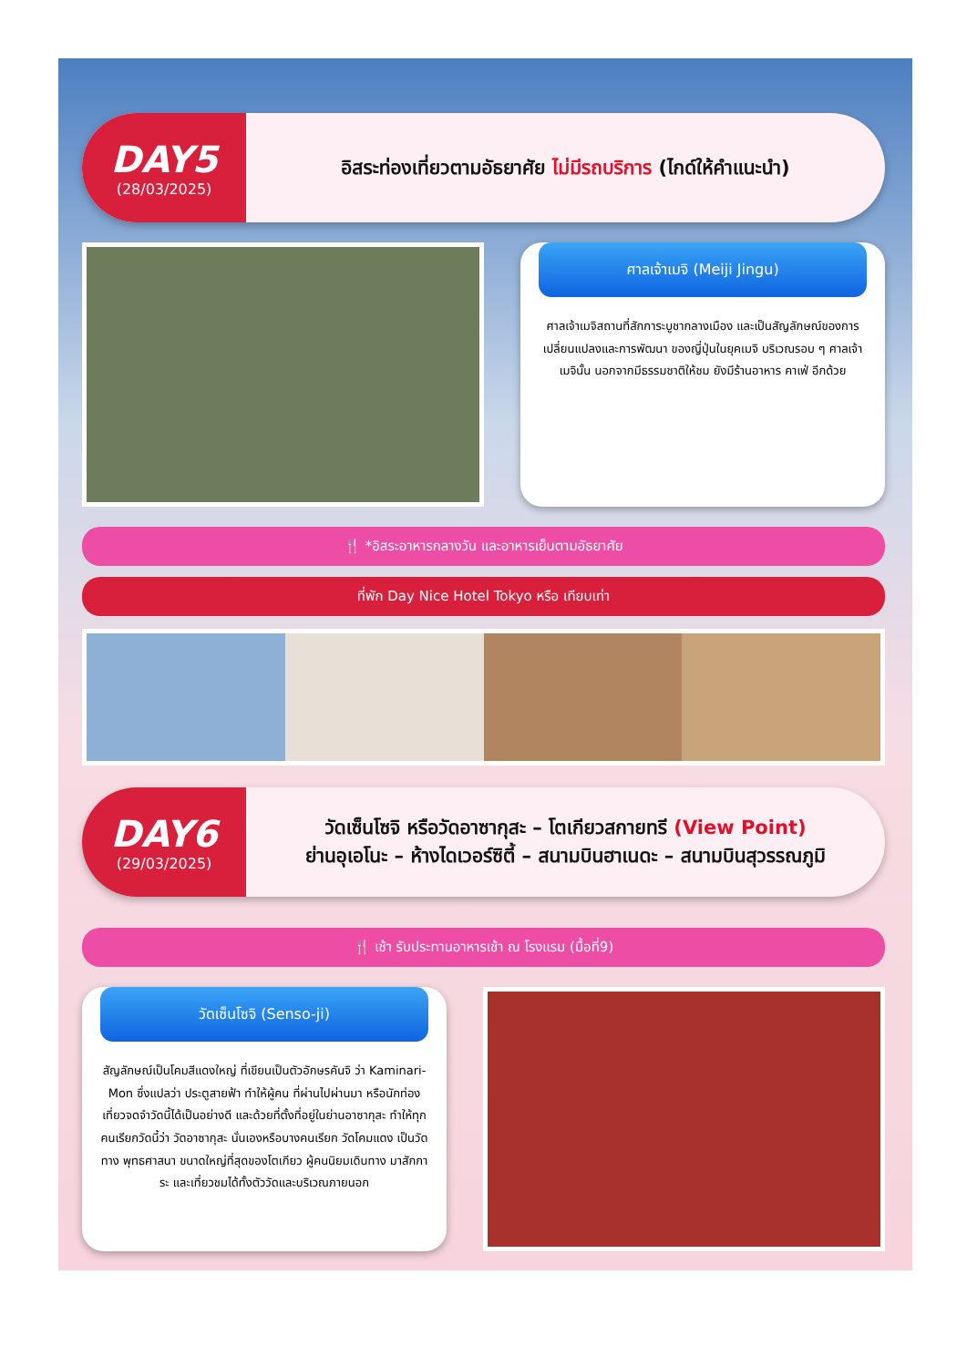DAY5
(28/03/2025)
อิสระท่องเที่ยวตามอัธยาศัย ไม่มีรถบริการ (ไกด์ให้คำแนะนำ)
ศาลเจ้าเมจิ (Meiji Jingu)
ศาลเจ้าเมจิสถานที่สักการะบูชากลางเมือง และเป็นสัญลักษณ์ของการเปลี่ยนแปลงและการพัฒนา ของญี่ปุ่นในยุคเมจิ บริเวณรอบ ๆ ศาลเจ้าเมจินั้น นอกจากมีธรรมชาติให้ชม ยังมีร้านอาหาร คาเฟ่ อีกด้วย
🍴 *อิสระอาหารกลางวัน และอาหารเย็นตามอัธยาศัย
ที่พัก Day Nice Hotel Tokyo หรือ เทียบเท่า
DAY6
(29/03/2025)
วัดเซ็นโซจิ หรือวัดอาซากุสะ – โตเกียวสกายทรี (View Point)
ย่านอุเอโนะ – ห้างไดเวอร์ซิตี้ – สนามบินฮาเนดะ – สนามบินสุวรรณภูมิ
🍴 เช้า รับประทานอาหารเช้า ณ โรงแรม (มื้อที่9)
วัดเซ็นโซจิ (Senso-ji)
สัญลักษณ์เป็นโคมสีแดงใหญ่ ที่เขียนเป็นตัวอักษรคันจิ ว่า Kaminari-Mon ซึ่งแปลว่า ประตูสายฟ้า ทำให้ผู้คน ที่ผ่านไปผ่านมา หรือนักท่องเที่ยวจดจำวัดนี้ได้เป็นอย่างดี และด้วยที่ตั้งที่อยู่ในย่านอาซากุสะ ทำให้ทุกคนเรียกวัดนี้ว่า วัดอาซากุสะ นั่นเองหรือบางคนเรียก วัดโคมแดง เป็นวัดทาง พุทธศาสนา ขนาดใหญ่ที่สุดของโตเกียว ผู้คนนิยมเดินทาง มาสักการะ และเที่ยวชมได้ทั้งตัววัดและบริเวณภายนอก